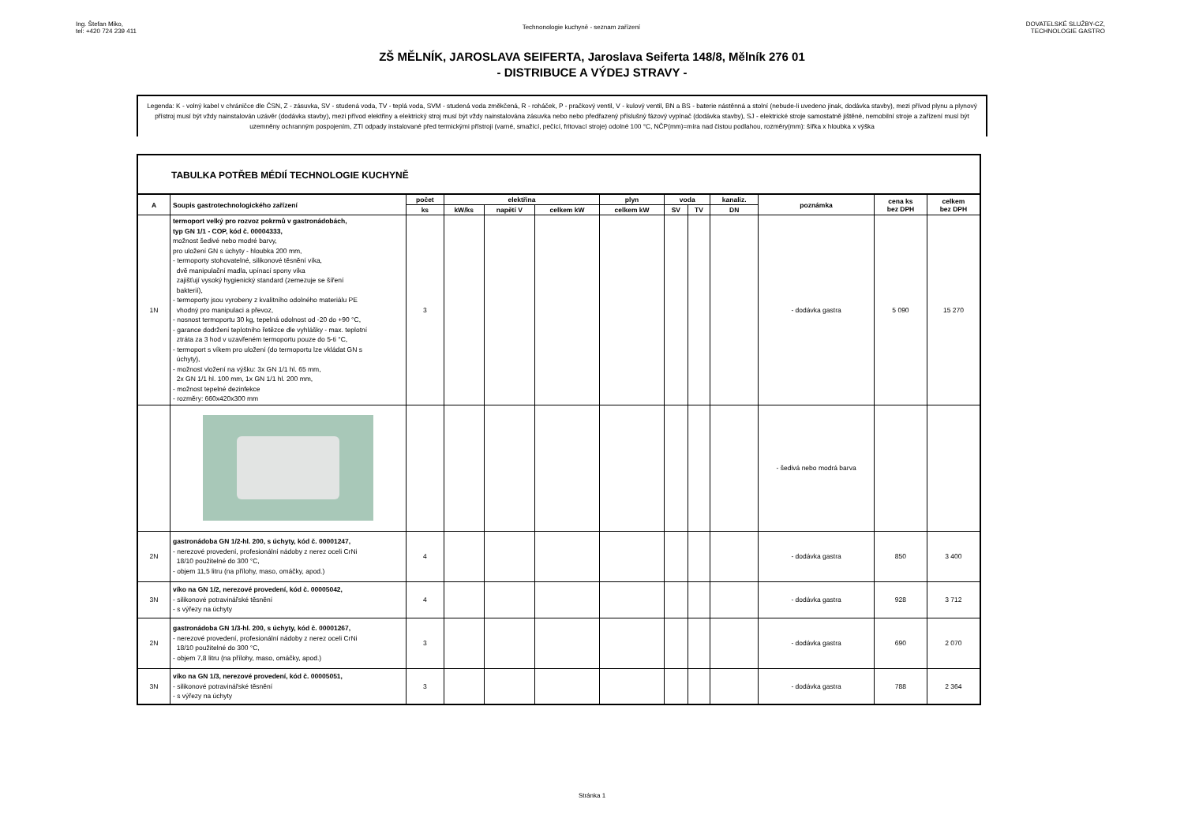Ing. Štefan Miko,
tel: +420 724 239 411
Technonologie kuchyně - seznam zařízení
DOVATELSKÉ SLUŽBY-CZ,
TECHNOLOGIE GASTRO
ZŠ MĚLNÍK, JAROSLAVA SEIFERTA, Jaroslava Seiferta 148/8, Mělník 276 01
- DISTRIBUCE A VÝDEJ STRAVY -
Legenda: K - volný kabel v chráničce dle ČSN, Z - zásuvka, SV - studená voda, TV - teplá voda, SVM - studená voda změkčená, R - roháček, P - pračkový ventil, V - kulový ventil, BN a BS - baterie nástěnná a stolní (nebude-li uvedeno jinak, dodávka stavby), mezi přívod plynu a plynový přístroj musí být vždy nainstalován uzávěr (dodávka stavby), mezi přívod elektřiny a elektrický stroj musí být vždy nainstalována zásuvka nebo nebo předřazený příslušný fázový vypínač (dodávka stavby), SJ - elektrické stroje samostatně jištěné, nemobilní stroje a zařízení musí být uzemněny ochranným pospojením, ZTI odpady instalované před termickými přístroji (varné, smažící, pečící, fritovací stroje) odolné 100 °C, NČP(mm)=míra nad čistou podlahou, rozměry(mm): šířka x hloubka x výška
TABULKA POTŘEB MÉDIÍ TECHNOLOGIE KUCHYNĚ
| A | Soupis gastrotechnologického zařízení | počet | elektřina | | | plyn | voda | | kanaliz. | poznámka | cena ks bez DPH | celkem bez DPH |
| --- | --- | --- | --- | --- | --- | --- | --- | --- | --- | --- | --- | --- |
| | | ks | kW/ks | napětí V | celkem kW | celkem kW | SV | TV | DN | | | |
| 1N | termoport velký pro rozvoz pokrmů v gastronádobách, typ GN 1/1 - COP, kód č. 00004333, možnost šedivé nebo modré barvy, pro uložení GN s úchyty - hloubka 200 mm, - termoporty stohovatelné, silikonové těsnění víka, dvě manipulační madla, upínací spony víka zajišťují vysoký hygienický standard (zemezuje se šíření bakterií), - termoporty jsou vyrobeny z kvalitního odolného materiálu PE vhodný pro manipulaci a převoz, - nosnost termoportu 30 kg, tepelná odolnost od -20 do +90 °C, - garance dodržení teplotního řetězce dle vyhlášky - max. teplotní ztráta za 3 hod v uzavřeném termoportu pouze do 5-ti °C, - termoport s víkem pro uložení (do termoportu lze vkládat GN s úchyty), - možnost vložení na výšku: 3x GN 1/1 hl. 65 mm, 2x GN 1/1 hl. 100 mm, 1x GN 1/1 hl. 200 mm, - možnost tepelné dezinfekce - rozměry: 660x420x300 mm | 3 | | | | | | | | - dodávka gastra | 5 090 | 15 270 |
| | | | | | | | | | | - šedivá nebo modrá barva | | |
| 2N | gastronádoba GN 1/2-hl. 200, s úchyty, kód č. 00001247, - nerezové provedení, profesionální nádoby z nerez oceli CrNi 18/10 použitelné do 300 °C, - objem 11,5 litru (na přílohy, maso, omáčky, apod.) | 4 | | | | | | | | - dodávka gastra | 850 | 3 400 |
| 3N | víko na GN 1/2, nerezové provedení, kód č. 00005042, - silikonové potravinářské těsnění - s výřezy na úchyty | 4 | | | | | | | | - dodávka gastra | 928 | 3 712 |
| 2N | gastronádoba GN 1/3-hl. 200, s úchyty, kód č. 00001267, - nerezové provedení, profesionální nádoby z nerez oceli CrNi 18/10 použitelné do 300 °C, - objem 7,8 litru (na přílohy, maso, omáčky, apod.) | 3 | | | | | | | | - dodávka gastra | 690 | 2 070 |
| 3N | víko na GN 1/3, nerezové provedení, kód č. 00005051, - silikonové potravinářské těsnění - s výřezy na úchyty | 3 | | | | | | | | - dodávka gastra | 788 | 2 364 |
Stránka 1